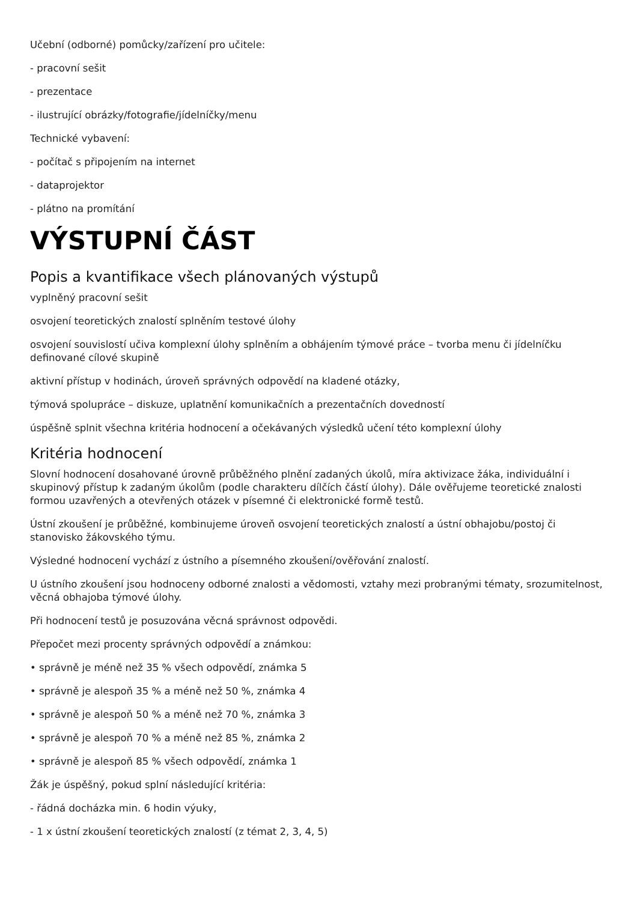Učební (odborné) pomůcky/zařízení pro učitele:
- pracovní sešit
- prezentace
- ilustrující obrázky/fotografie/jídelníčky/menu
Technické vybavení:
- počítač s připojením na internet
- dataprojektor
- plátno na promítání
VÝSTUPNÍ ČÁST
Popis a kvantifikace všech plánovaných výstupů
vyplněný pracovní sešit
osvojení teoretických znalostí splněním testové úlohy
osvojení souvislostí učiva komplexní úlohy splněním a obhájením týmové práce – tvorba menu či jídelníčku definované cílové skupině
aktivní přístup v hodinách, úroveň správných odpovědí na kladené otázky,
týmová spolupráce – diskuze, uplatnění komunikačních a prezentačních dovedností
úspěšně splnit všechna kritéria hodnocení a očekávaných výsledků učení této komplexní úlohy
Kritéria hodnocení
Slovní hodnocení dosahované úrovně průběžného plnění zadaných úkolů, míra aktivizace žáka, individuální i skupinový přístup k zadaným úkolům (podle charakteru dílčích částí úlohy). Dále ověřujeme teoretické znalosti formou uzavřených a otevřených otázek v písemné či elektronické formě testů.
Ústní zkoušení je průběžné, kombinujeme úroveň osvojení teoretických znalostí a ústní obhajobu/postoj či stanovisko žákovského týmu.
Výsledné hodnocení vychází z ústního a písemného zkoušení/ověřování znalostí.
U ústního zkoušení jsou hodnoceny odborné znalosti a vědomosti, vztahy mezi probranými tématy, srozumitelnost, věcná obhajoba týmové úlohy.
Při hodnocení testů je posuzována věcná správnost odpovědi.
Přepočet mezi procenty správných odpovědí a známkou:
• správně je méně než 35 % všech odpovědí, známka 5
• správně je alespoň 35 % a méně než 50 %, známka 4
• správně je alespoň 50 % a méně než 70 %, známka 3
• správně je alespoň 70 % a méně než 85 %, známka 2
• správně je alespoň 85 % všech odpovědí, známka 1
Žák je úspěšný, pokud splní následující kritéria:
- řádná docházka min. 6 hodin výuky,
- 1 x ústní zkoušení teoretických znalostí (z témat 2, 3, 4, 5)